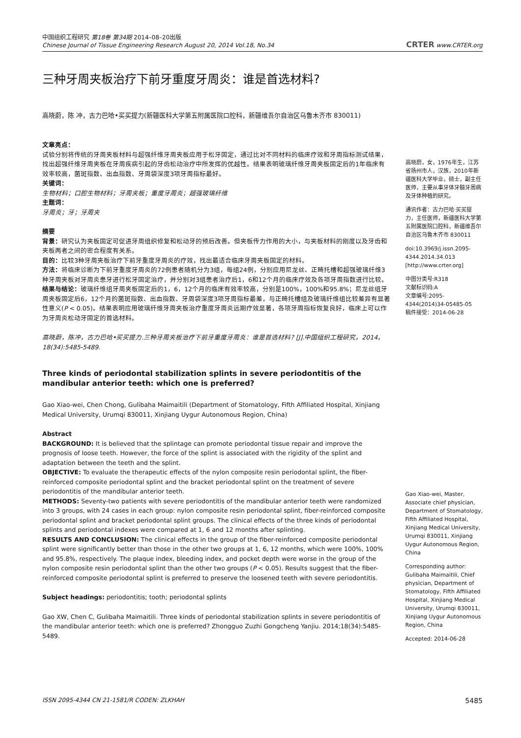中国组织工程研究 第18卷 第34期 2014–08–20出版
Chinese Journal of Tissue Engineering Research August 20, 2014 Vol.18, No.34
CRTER www.CRTER.org
三种牙周夹板治疗下前牙重度牙周炎：谁是首选材料?
高晓蔚，陈 冲，古力巴哈•买买提力(新疆医科大学第五附属医院口腔科，新疆维吾尔自治区乌鲁木齐市 830011)
文章亮点：
试验分别将传统的牙周夹板材料与超强纤维牙周夹板应用于松牙固定，通过比对不同材料的临床疗效和牙周指标测试结果，找出超强纤维牙周夹板在牙周疾病引起的牙齿松动治疗中所发挥的优越性。结果表明玻璃纤维牙周夹板固定后的1年临床有效率较高，菌斑指数、出血指数、牙周袋深度3项牙周指标最好。
关键词：
生物材料；口腔生物材料；牙周夹板；重度牙周炎；超强玻璃纤维
主题词：
牙周炎；牙；牙周夹
摘要
背景：研究认为夹板固定可促进牙周组织修复和松动牙的预后改善。但夹板传力作用的大小，与夹板材料的刚度以及牙齿和夹板两者之间的密合程度有关系。
目的：比较3种牙周夹板治疗下前牙重度牙周炎的疗效，找出最适合临床牙周夹板固定的材料。
方法：将临床诊断为下前牙重度牙周炎的72例患者随机分为3组，每组24例，分别应用尼龙丝、正畸托槽和超强玻璃纤维3种牙周夹板对牙周炎患牙进行松牙固定治疗，并分别对3组患者治疗后1，6和12个月的临床疗效及各项牙周指数进行比较。
结果与结论：玻璃纤维组牙周夹板固定后的1，6，12个月的临床有效率较高，分别是100%，100%和95.8%；尼龙丝组牙周夹板固定后6，12个月的菌斑指数、出血指数、牙周袋深度3项牙周指标最差，与正畸托槽组及玻璃纤维组比较差异有显著性意义(P < 0.05)。结果表明应用玻璃纤维牙周夹板治疗重度牙周炎远期疗效显著，各项牙周指标恢复良好，临床上可以作为牙周炎松动牙固定的首选材料。
高晓蔚，陈冲，古力巴哈•买买提力.三种牙周夹板治疗下前牙重度牙周炎：谁是首选材料? [J].中国组织工程研究，2014，18(34):5485-5489.
Three kinds of periodontal stabilization splints in severe periodontitis of the mandibular anterior teeth: which one is preferred?
Gao Xiao-wei, Chen Chong, Gulibaha Maimaitili (Department of Stomatology, Fifth Affiliated Hospital, Xinjiang Medical University, Urumqi 830011, Xinjiang Uygur Autonomous Region, China)
Abstract
BACKGROUND: It is believed that the splintage can promote periodontal tissue repair and improve the prognosis of loose teeth. However, the force of the splint is associated with the rigidity of the splint and adaptation between the teeth and the splint.
OBJECTIVE: To evaluate the therapeutic effects of the nylon composite resin periodontal splint, the fiber-reinforced composite periodontal splint and the bracket periodontal splint on the treatment of severe periodontitis of the mandibular anterior teeth.
METHODS: Seventy-two patients with severe periodontitis of the mandibular anterior teeth were randomized into 3 groups, with 24 cases in each group: nylon composite resin periodontal splint, fiber-reinforced composite periodontal splint and bracket periodontal splint groups. The clinical effects of the three kinds of periodontal splints and periodontal indexes were compared at 1, 6 and 12 months after splinting.
RESULTS AND CONCLUSION: The clinical effects in the group of the fiber-reinforced composite periodontal splint were significantly better than those in the other two groups at 1, 6, 12 months, which were 100%, 100% and 95.8%, respectively. The plaque index, bleeding index, and pocket depth were worse in the group of the nylon composite resin periodontal splint than the other two groups (P < 0.05). Results suggest that the fiber-reinforced composite periodontal splint is preferred to preserve the loosened teeth with severe periodontitis.
Subject headings: periodontitis; tooth; periodontal splints
Gao XW, Chen C, Gulibaha Maimaitili. Three kinds of periodontal stabilization splints in severe periodontitis of the mandibular anterior teeth: which one is preferred? Zhongguo Zuzhi Gongcheng Yanjiu. 2014;18(34):5485-5489.
高晓蔚，女，1976年生，江苏省扬州市人，汉族，2010年新疆医科大学毕业，硕士，副主任医师，主要从事牙体牙髓牙周病及牙体种植的研究。
通讯作者：古力巴哈·买买提力，主任医师，新疆医科大学第五附属医院口腔科，新疆维吾尔自治区乌鲁木齐市 830011
doi:10.3969/j.issn.2095-4344.2014.34.013
[http://www.crter.org]
中图分类号:R318
文献标识码:A
文章编号:2095-4344(2014)34-05485-05
稿件接受：2014-06-28
Gao Xiao-wei, Master, Associate chief physician, Department of Stomatology, Fifth Affiliated Hospital, Xinjiang Medical University, Urumqi 830011, Xinjiang Uygur Autonomous Region, China
Corresponding author: Gulibaha Maimaitili, Chief physician, Department of Stomatology, Fifth Affiliated Hospital, Xinjiang Medical University, Urumqi 830011, Xinjiang Uygur Autonomous Region, China
Accepted: 2014-06-28
ISSN 2095-4344 CN 21-1581/R CODEN: ZLKHAH 5485